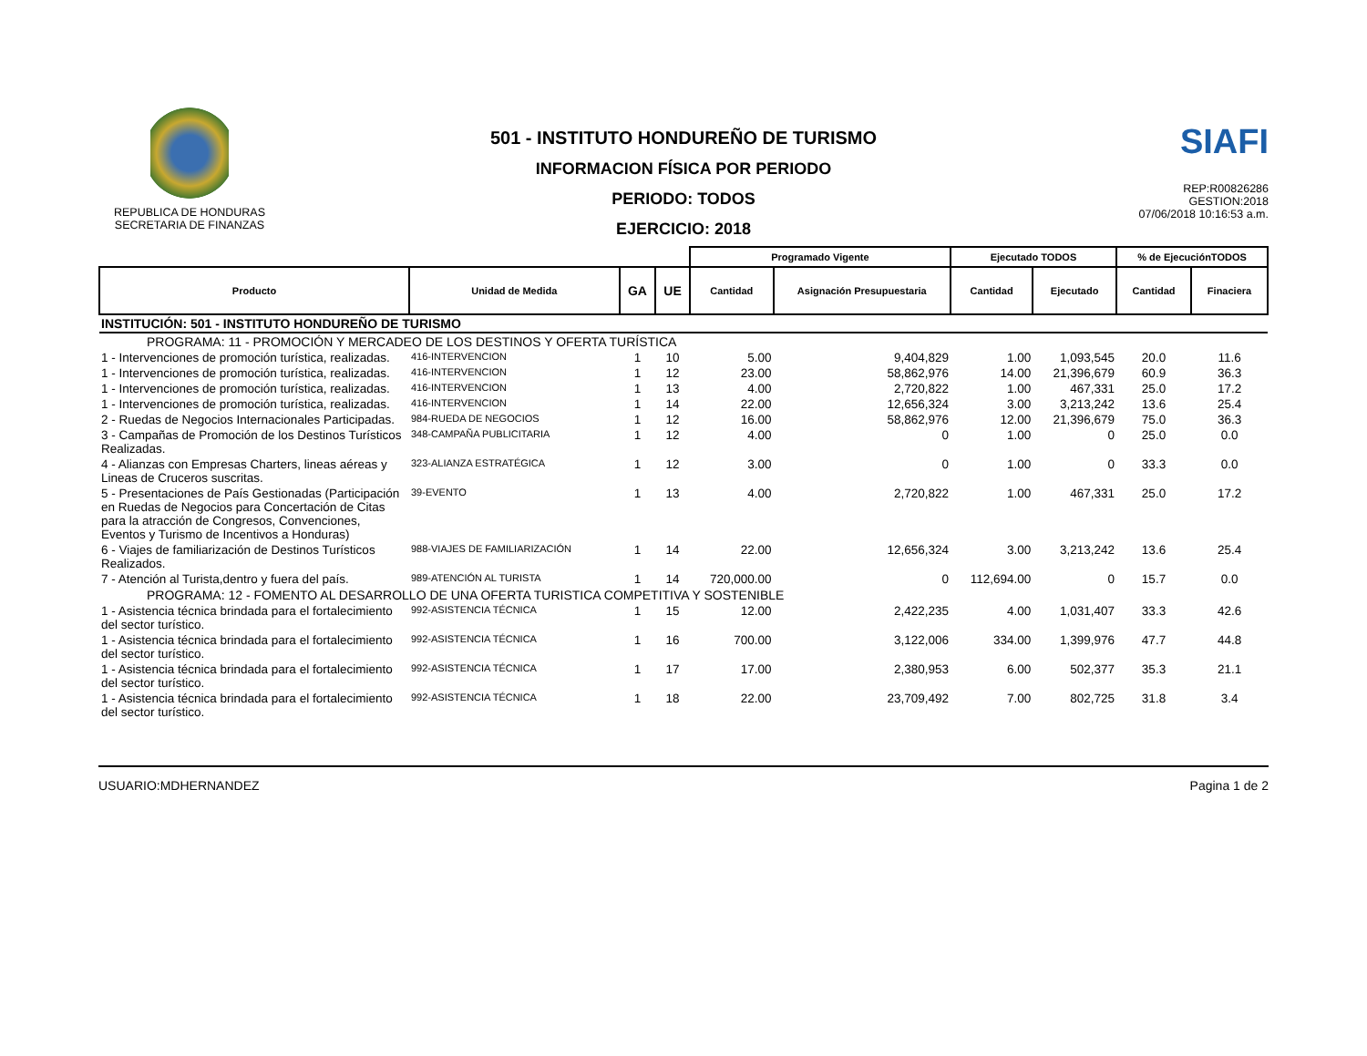REPUBLICA DE HONDURAS
SECRETARIA DE FINANZAS
501 - INSTITUTO HONDUREÑO DE TURISMO
INFORMACION FÍSICA POR PERIODO
PERIODO: TODOS
EJERCICIO: 2018
SIAFI
REP:R00826286
GESTION:2018
07/06/2018 10:16:53 a.m.
| | | | | Programado Vigente | | Ejecutado TODOS | | % de EjecuciónTODOS | |
| --- | --- | --- | --- | --- | --- | --- | --- | --- | --- |
| Producto | Unidad de Medida | GA | UE | Cantidad | Asignación Presupuestaria | Cantidad | Ejecutado | Cantidad | Finaciera |
| INSTITUCIÓN: 501 - INSTITUTO HONDUREÑO DE TURISMO | | | | | | | | | |
| PROGRAMA: 11 - PROMOCIÓN Y MERCADEO DE LOS DESTINOS Y OFERTA TURÍSTICA | | | | | | | | | |
| 1 - Intervenciones de promoción turística, realizadas. | 416-INTERVENCION | 1 | 10 | 5.00 | 9,404,829 | 1.00 | 1,093,545 | 20.0 | 11.6 |
| 1 - Intervenciones de promoción turística, realizadas. | 416-INTERVENCION | 1 | 12 | 23.00 | 58,862,976 | 14.00 | 21,396,679 | 60.9 | 36.3 |
| 1 - Intervenciones de promoción turística, realizadas. | 416-INTERVENCION | 1 | 13 | 4.00 | 2,720,822 | 1.00 | 467,331 | 25.0 | 17.2 |
| 1 - Intervenciones de promoción turística, realizadas. | 416-INTERVENCION | 1 | 14 | 22.00 | 12,656,324 | 3.00 | 3,213,242 | 13.6 | 25.4 |
| 2 - Ruedas de Negocios Internacionales Participadas. | 984-RUEDA DE NEGOCIOS | 1 | 12 | 16.00 | 58,862,976 | 12.00 | 21,396,679 | 75.0 | 36.3 |
| 3 - Campañas de Promoción de los Destinos Turísticos Realizadas. | 348-CAMPAÑA PUBLICITARIA | 1 | 12 | 4.00 | 0 | 1.00 | 0 | 25.0 | 0.0 |
| 4 - Alianzas con Empresas Charters, lineas aéreas y Lineas de Cruceros suscritas. | 323-ALIANZA ESTRATÉGICA | 1 | 12 | 3.00 | 0 | 1.00 | 0 | 33.3 | 0.0 |
| 5 - Presentaciones de País Gestionadas (Participación en Ruedas de Negocios para Concertación de Citas para la atracción de Congresos, Convenciones, Eventos y Turismo de Incentivos a Honduras) | 39-EVENTO | 1 | 13 | 4.00 | 2,720,822 | 1.00 | 467,331 | 25.0 | 17.2 |
| 6 - Viajes de familiarización de Destinos Turísticos Realizados. | 988-VIAJES DE FAMILIARIZACIÓN | 1 | 14 | 22.00 | 12,656,324 | 3.00 | 3,213,242 | 13.6 | 25.4 |
| 7 - Atención al Turista,dentro y fuera del país. | 989-ATENCIÓN AL TURISTA | 1 | 14 | 720,000.00 | 0 | 112,694.00 | 0 | 15.7 | 0.0 |
| PROGRAMA: 12 - FOMENTO AL DESARROLLO DE UNA OFERTA TURISTICA COMPETITIVA Y SOSTENIBLE | | | | | | | | | |
| 1 - Asistencia técnica brindada para el fortalecimiento del sector turístico. | 992-ASISTENCIA TÉCNICA | 1 | 15 | 12.00 | 2,422,235 | 4.00 | 1,031,407 | 33.3 | 42.6 |
| 1 - Asistencia técnica brindada para el fortalecimiento del sector turístico. | 992-ASISTENCIA TÉCNICA | 1 | 16 | 700.00 | 3,122,006 | 334.00 | 1,399,976 | 47.7 | 44.8 |
| 1 - Asistencia técnica brindada para el fortalecimiento del sector turístico. | 992-ASISTENCIA TÉCNICA | 1 | 17 | 17.00 | 2,380,953 | 6.00 | 502,377 | 35.3 | 21.1 |
| 1 - Asistencia técnica brindada para el fortalecimiento del sector turístico. | 992-ASISTENCIA TÉCNICA | 1 | 18 | 22.00 | 23,709,492 | 7.00 | 802,725 | 31.8 | 3.4 |
USUARIO:MDHERNANDEZ Pagina 1 de 2